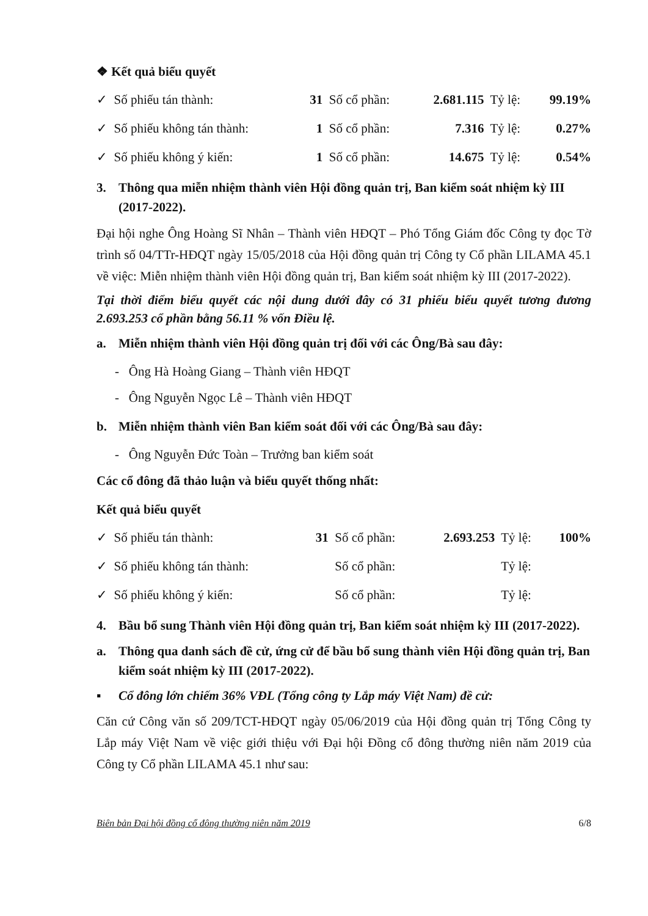❖ Kết quả biểu quyết
| ✓ Số phiếu tán thành: | 31 | Số cổ phần: | 2.681.115 | Tỷ lệ: | 99.19% |
| ✓ Số phiếu không tán thành: | 1 | Số cổ phần: | 7.316 | Tỷ lệ: | 0.27% |
| ✓ Số phiếu không ý kiến: | 1 | Số cổ phần: | 14.675 | Tỷ lệ: | 0.54% |
3. Thông qua miễn nhiệm thành viên Hội đồng quản trị, Ban kiểm soát nhiệm kỳ III (2017-2022).
Đại hội nghe Ông Hoàng Sĩ Nhân – Thành viên HĐQT – Phó Tổng Giám đốc Công ty đọc Tờ trình số 04/TTr-HĐQT ngày 15/05/2018 của Hội đồng quản trị Công ty Cổ phần LILAMA 45.1 về việc: Miễn nhiệm thành viên Hội đồng quản trị, Ban kiểm soát nhiệm kỳ III (2017-2022).
Tại thời điểm biểu quyết các nội dung dưới đây có 31 phiếu biểu quyết tương đương 2.693.253 cổ phần bằng 56.11 % vốn Điều lệ.
a. Miễn nhiệm thành viên Hội đồng quản trị đối với các Ông/Bà sau đây:
- Ông Hà Hoàng Giang – Thành viên HĐQT
- Ông Nguyễn Ngọc Lê – Thành viên HĐQT
b. Miễn nhiệm thành viên Ban kiểm soát đối với các Ông/Bà sau đây:
- Ông Nguyễn Đức Toàn – Trưởng ban kiểm soát
Các cổ đông đã thảo luận và biểu quyết thống nhất:
Kết quả biểu quyết
| ✓ Số phiếu tán thành: | 31 | Số cổ phần: | 2.693.253 | Tỷ lệ: | 100% |
| ✓ Số phiếu không tán thành: | | Số cổ phần: | | Tỷ lệ: | |
| ✓ Số phiếu không ý kiến: | | Số cổ phần: | | Tỷ lệ: | |
4. Bầu bổ sung Thành viên Hội đồng quản trị, Ban kiểm soát nhiệm kỳ III (2017-2022).
a. Thông qua danh sách đề cử, ứng cử để bầu bổ sung thành viên Hội đồng quản trị, Ban kiểm soát nhiệm kỳ III (2017-2022).
▪ Cổ đông lớn chiếm 36% VĐL (Tổng công ty Lắp máy Việt Nam) đề cử:
Căn cứ Công văn số 209/TCT-HĐQT ngày 05/06/2019 của Hội đồng quản trị Tổng Công ty Lắp máy Việt Nam về việc giới thiệu với Đại hội Đồng cổ đông thường niên năm 2019 của Công ty Cổ phần LILAMA 45.1 như sau:
Biên bản Đại hội đồng cổ đông thường niên năm 2019 6/8